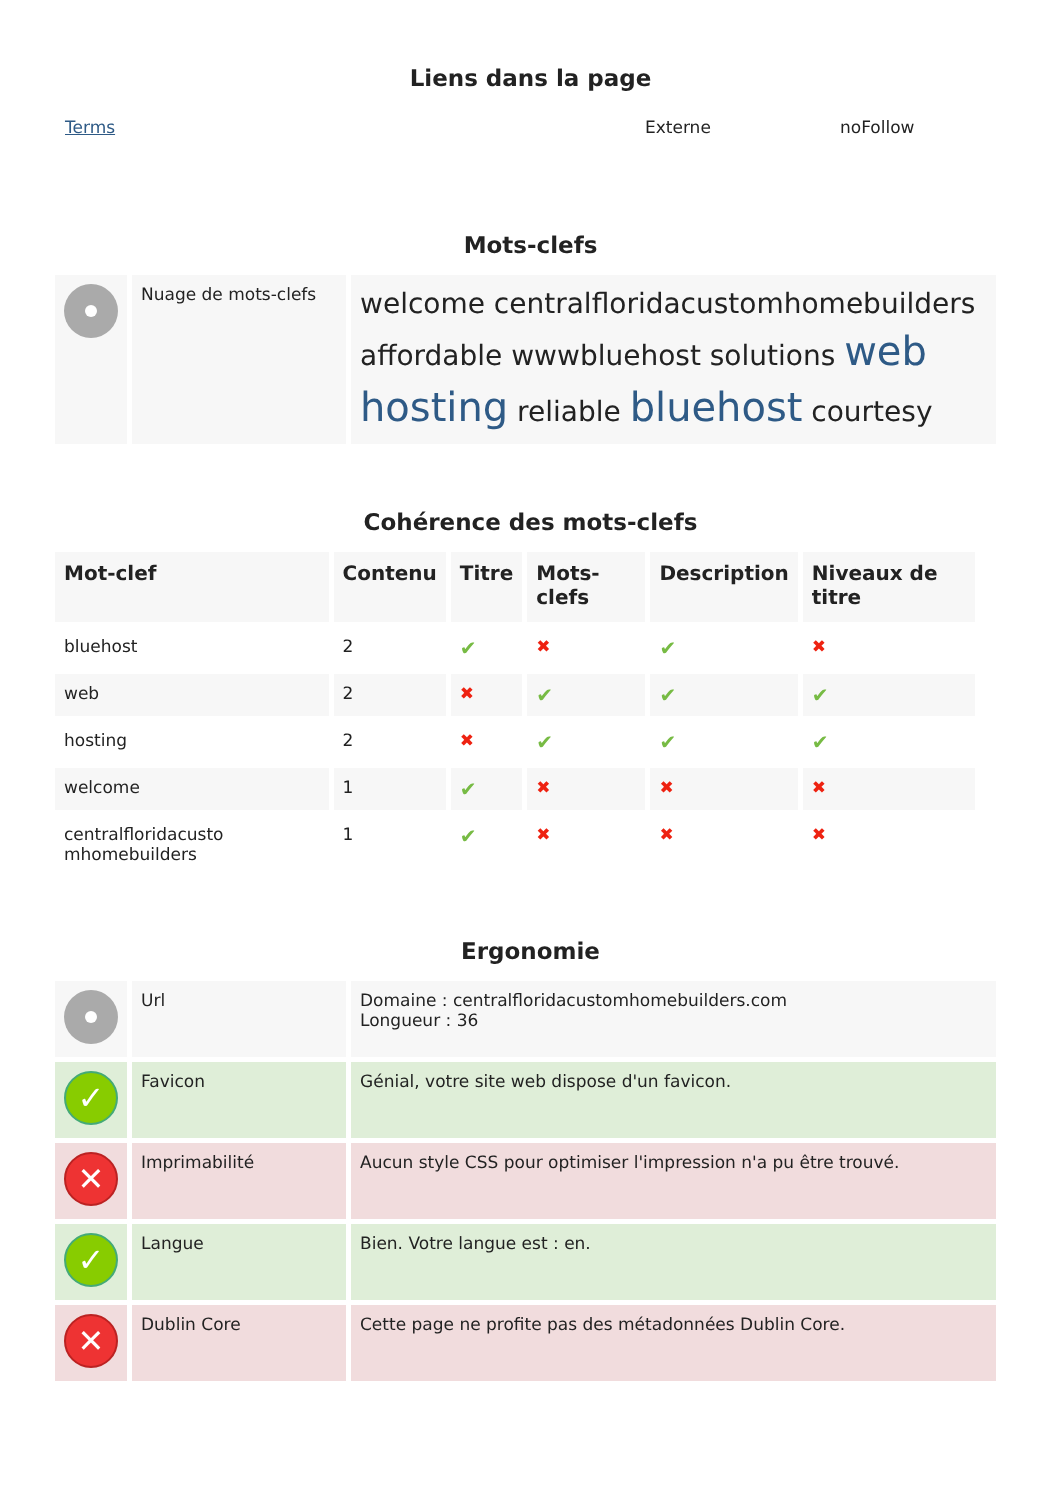Liens dans la page
Terms Externe noFollow
Mots-clefs
| | Nuage de mots-clefs | welcome centralfloridacustomhomebuilders affordable wwwbluehost solutions web hosting reliable bluehost courtesy |
Cohérence des mots-clefs
| Mot-clef | Contenu | Titre | Mots-clefs | Description | Niveaux de titre |
| --- | --- | --- | --- | --- | --- |
| bluehost | 2 | ✔ | ✖ | ✔ | ✖ |
| web | 2 | ✖ | ✔ | ✔ | ✔ |
| hosting | 2 | ✖ | ✔ | ✔ | ✔ |
| welcome | 1 | ✔ | ✖ | ✖ | ✖ |
| centralfloridacusto mhomebuilders | 1 | ✔ | ✖ | ✖ | ✖ |
Ergonomie
| | Url | Domaine : centralfloridacustomhomebuilders.com Longueur : 36 |
| ✓ | Favicon | Génial, votre site web dispose d'un favicon. |
| ✕ | Imprimabilité | Aucun style CSS pour optimiser l'impression n'a pu être trouvé. |
| ✓ | Langue | Bien. Votre langue est : en. |
| ✕ | Dublin Core | Cette page ne profite pas des métadonnées Dublin Core. |